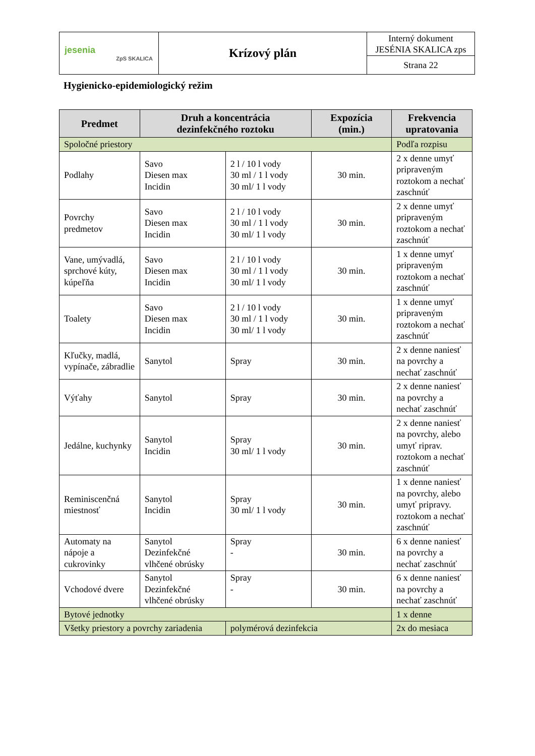| jesenia ZpS SKALICA | Krízový plán | Interný dokument JESÉNIA SKALICA zps |
| | | Strana 22 |
Hygienicko-epidemiologický režim
| Predmet | Druh a koncentrácia dezinfekčného roztoku | | Expozícia (min.) | Frekvencia upratovania |
| --- | --- | --- | --- | --- |
| Spoločné priestory | | | | Podľa rozpisu |
| Podlahy | Savo Diesen max Incidin | 2 l / 10 l vody 30 ml / 1 l vody 30 ml/ 1 l vody | 30 min. | 2 x denne umyť pripraveným roztokom a nechať zaschnúť |
| Povrchy predmetov | Savo Diesen max Incidin | 2 l / 10 l vody 30 ml / 1 l vody 30 ml/ 1 l vody | 30 min. | 2 x denne umyť pripraveným roztokom a nechať zaschnúť |
| Vane, umývadlá, sprchové kúty, kúpeľňa | Savo Diesen max Incidin | 2 l / 10 l vody 30 ml / 1 l vody 30 ml/ 1 l vody | 30 min. | 1 x denne umyť pripraveným roztokom a nechať zaschnúť |
| Toalety | Savo Diesen max Incidin | 2 l / 10 l vody 30 ml / 1 l vody 30 ml/ 1 l vody | 30 min. | 1 x denne umyť pripraveným roztokom a nechať zaschnúť |
| Kľučky, madlá, vypínače, zábradlie | Sanytol | Spray | 30 min. | 2 x denne naniesť na povrchy a nechať zaschnúť |
| Výťahy | Sanytol | Spray | 30 min. | 2 x denne naniesť na povrchy a nechať zaschnúť |
| Jedálne, kuchynky | Sanytol Incidin | Spray 30 ml/ 1 l vody | 30 min. | 2 x denne naniesť na povrchy, alebo umyť riprav. roztokom a nechať zaschnúť |
| Reminiscenčná miestnosť | Sanytol Incidin | Spray 30 ml/ 1 l vody | 30 min. | 1 x denne naniesť na povrchy, alebo umyť pripravy. roztokom a nechať zaschnúť |
| Automaty na nápoje a cukrovinky | Sanytol Dezinfekčné vlhčené obrúsky | Spray - | 30 min. | 6 x denne naniesť na povrchy a nechať zaschnúť |
| Vchodové dvere | Sanytol Dezinfekčné vlhčené obrúsky | Spray - | 30 min. | 6 x denne naniesť na povrchy a nechať zaschnúť |
| Bytové jednotky | | | | 1 x denne |
| Všetky priestory a povrchy zariadenia | | polymérová dezinfekcia | | 2x do mesiaca |